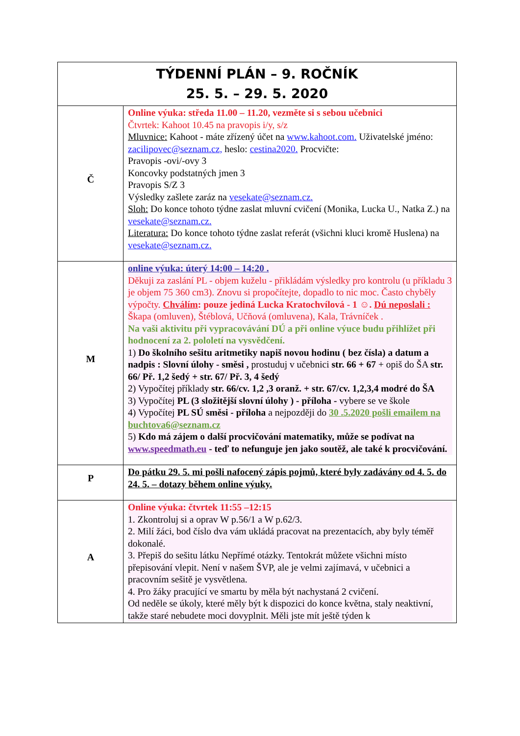| TÝDENNÍ PLÁN – 9. ROČNÍK 25. 5. – 29. 5. 2020 | |
| Č | Online výuka: středa 11.00 – 11.20, vezměte si s sebou učebnici Čtvrtek: Kahoot 10.45 na pravopis i/y, s/z Mluvnice: Kahoot - máte zřízený účet na www.kahoot.com. Uživatelské jméno: zacilipovec@seznam.cz, heslo: cestina2020. Procvičte: Pravopis -ovi/-ovy 3 Koncovky podstatných jmen 3 Pravopis S/Z 3 Výsledky zašlete zaráz na vesekate@seznam.cz. Sloh: Do konce tohoto týdne zaslat mluvní cvičení (Monika, Lucka U., Natka Z.) na vesekate@seznam.cz. Literatura: Do konce tohoto týdne zaslat referát (všichni kluci kromě Huslena) na vesekate@seznam.cz. |
| M | online výuka: úterý 14:00 – 14:20 . Děkuji za zaslání PL - objem kuželu - přikládám výsledky pro kontrolu (u příkladu 3 je objem 75 360 cm3). Znovu si propočítejte, dopadlo to nic moc. Často chyběly výpočty. Chválím : pouze jediná Lucka Kratochvílová - 1 ☺. Dú neposlali : Škapa (omluven), Štéblová, Učňová (omluvena), Kala, Trávníček . Na vaši aktivitu při vypracovávání DÚ a při online výuce budu přihlížet při hodnocení za 2. pololetí na vysvědčení. 1) Do školního sešitu aritmetiky napiš novou hodinu ( bez čísla) a datum a nadpis : Slovní úlohy - směsi , prostuduj v učebnici str. 66 + 67 + opiš do ŠA str. 66/ Př. 1,2 šedý + str. 67/ Př. 3, 4 šedý 2) Vypočítej příklady str. 66/cv. 1,2 ,3 oranž. + str. 67/cv. 1,2,3,4 modré do ŠA 3) Vypočítej PL (3 složitější slovní úlohy ) - příloha - vybere se ve škole 4) Vypočítej PL SÚ směsi - příloha a nejpozději do 30 .5.2020 pošli emailem na buchtova6@seznam.cz 5) Kdo má zájem o další procvičování matematiky, může se podívat na www.speedmath.eu - teď to nefunguje jen jako soutěž, ale také k procvičování. |
| P | Do pátku 29. 5. mi pošli nafocený zápis pojmů, které byly zadávány od 4. 5. do 24. 5. – dotazy během online výuky. |
| A | Online výuka: čtvrtek 11:55 –12:15 1. Zkontroluj si a oprav W p.56/1 a W p.62/3. 2. Milí žáci, bod číslo dva vám ukládá pracovat na prezentacích, aby byly téměř dokonalé. 3. Přepiš do sešitu látku Nepřímé otázky. Tentokrát můžete všichni místo přepisování vlepit. Není v našem ŠVP, ale je velmi zajímavá, v učebnici a pracovním sešitě je vysvětlena. 4. Pro žáky pracující ve smartu by měla být nachystaná 2 cvičení. Od neděle se úkoly, které měly být k dispozici do konce května, staly neaktivní, takže staré nebudete moci dovyplnit. Měli jste mít ještě týden k |